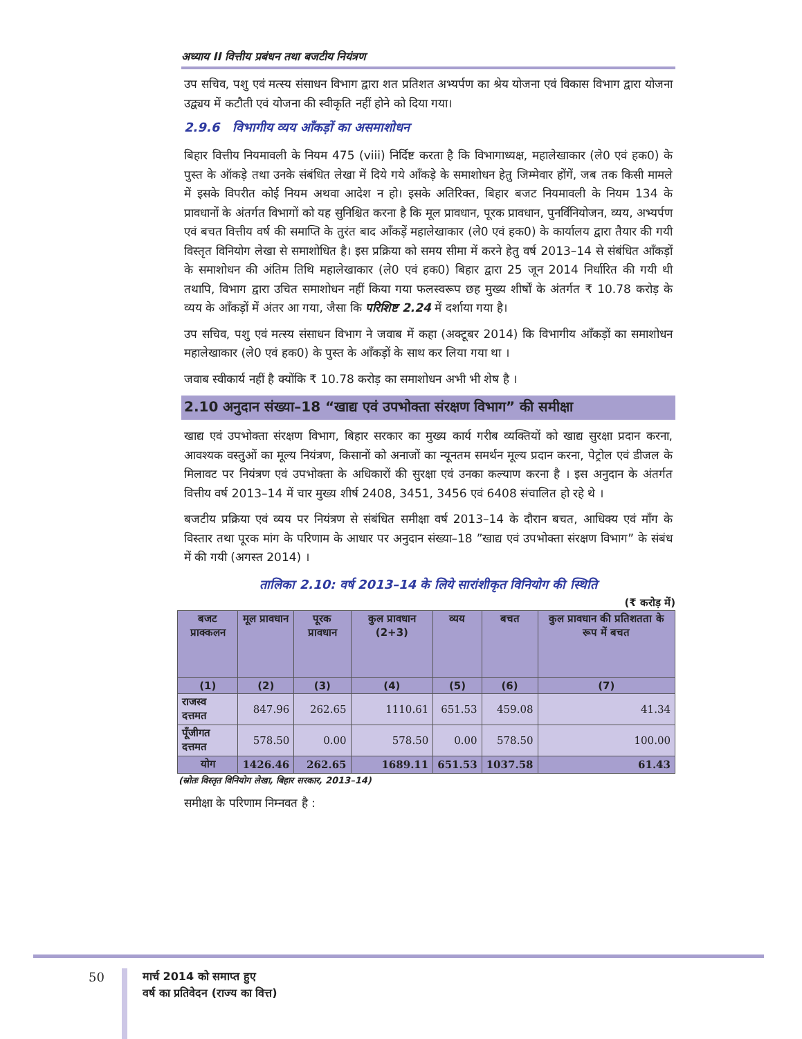अध्याय II वित्तीय प्रबंधन तथा बजटीय नियंत्रण
उप सचिव, पशु एवं मत्स्य संसाधन विभाग द्वारा शत प्रतिशत अभ्यर्पण का श्रेय योजना एवं विकास विभाग द्वारा योजना उद्व्यय में कटौती एवं योजना की स्वीकृति नहीं होने को दिया गया।
2.9.6 विभागीय व्यय आँकड़ों का असमाशोधन
बिहार वित्तीय नियमावली के नियम 475 (viii) निर्दिष्ट करता है कि विभागाध्यक्ष, महालेखाकार (ले0 एवं हक0) के पुस्त के ऑकड़े तथा उनके संबंधित लेखा में दिये गये आँकड़े के समाशोधन हेतु जिम्मेवार होंगें, जब तक किसी मामले में इसके विपरीत कोई नियम अथवा आदेश न हो। इसके अतिरिक्त, बिहार बजट नियमावली के नियम 134 के प्रावधानों के अंतर्गत विभागों को यह सुनिश्चित करना है कि मूल प्रावधान, पूरक प्रावधान, पुनर्विनियोजन, व्यय, अभ्यर्पण एवं बचत वित्तीय वर्ष की समाप्ति के तुरंत बाद आँकड़ें महालेखाकार (ले0 एवं हक0) के कार्यालय द्वारा तैयार की गयी विस्तृत विनियोग लेखा से समाशोधित है। इस प्रक्रिया को समय सीमा में करने हेतु वर्ष 2013–14 से संबंधित आँकड़ों के समाशोधन की अंतिम तिथि महालेखाकार (ले0 एवं हक0) बिहार द्वारा 25 जून 2014 निर्धारित की गयी थी तथापि, विभाग द्वारा उचित समाशोधन नहीं किया गया फलस्वरूप छह मुख्य शीर्षों के अंतर्गत ₹ 10.78 करोड़ के व्यय के आँकड़ों में अंतर आ गया, जैसा कि परिशिष्ट 2.24 में दर्शाया गया है।
उप सचिव, पशु एवं मत्स्य संसाधन विभाग ने जवाब में कहा (अक्टूबर 2014) कि विभागीय आँकड़ों का समाशोधन महालेखाकार (ले0 एवं हक0) के पुस्त के आँकड़ों के साथ कर लिया गया था ।
जवाब स्वीकार्य नहीं है क्योंकि ₹ 10.78 करोड़ का समाशोधन अभी भी शेष है ।
2.10 अनुदान संख्या–18 “खाद्य एवं उपभोक्ता संरक्षण विभाग” की समीक्षा
खाद्य एवं उपभोक्ता संरक्षण विभाग, बिहार सरकार का मुख्य कार्य गरीब व्यक्तियों को खाद्य सुरक्षा प्रदान करना, आवश्यक वस्तुओं का मूल्य नियंत्रण, किसानों को अनाजों का न्यूनतम समर्थन मूल्य प्रदान करना, पेट्रोल एवं डीजल के मिलावट पर नियंत्रण एवं उपभोक्ता के अधिकारों की सुरक्षा एवं उनका कल्याण करना है । इस अनुदान के अंतर्गत वित्तीय वर्ष 2013–14 में चार मुख्य शीर्ष 2408, 3451, 3456 एवं 6408 संचालित हो रहे थे ।
बजटीय प्रक्रिया एवं व्यय पर नियंत्रण से संबंधित समीक्षा वर्ष 2013–14 के दौरान बचत, आधिक्य एवं माँग के विस्तार तथा पूरक मांग के परिणाम के आधार पर अनुदान संख्या–18 ”खाद्य एवं उपभोक्ता संरक्षण विभाग” के संबंध में की गयी (अगस्त 2014) ।
तालिका 2.10: वर्ष 2013–14 के लिये सारांशीकृत विनियोग की स्थिति
(₹ करोड़ में)
| बजट प्राक्कलन | मूल प्रावधान | पूरक प्रावधान | कुल प्रावधान (2+3) | व्यय | बचत | कुल प्रावधान की प्रतिशतता के रूप में बचत |
| --- | --- | --- | --- | --- | --- | --- |
| (1) | (2) | (3) | (4) | (5) | (6) | (7) |
| राजस्व दत्तमत | 847.96 | 262.65 | 1110.61 | 651.53 | 459.08 | 41.34 |
| पूँजीगत दत्तमत | 578.50 | 0.00 | 578.50 | 0.00 | 578.50 | 100.00 |
| योग | 1426.46 | 262.65 | 1689.11 | 651.53 | 1037.58 | 61.43 |
(स्रोतः विस्तृत विनियोग लेखा, बिहार सरकार, 2013–14)
समीक्षा के परिणाम निम्नवत है :
50
मार्च 2014 को समाप्त हुए
वर्ष का प्रतिवेदन (राज्य का वित्त)